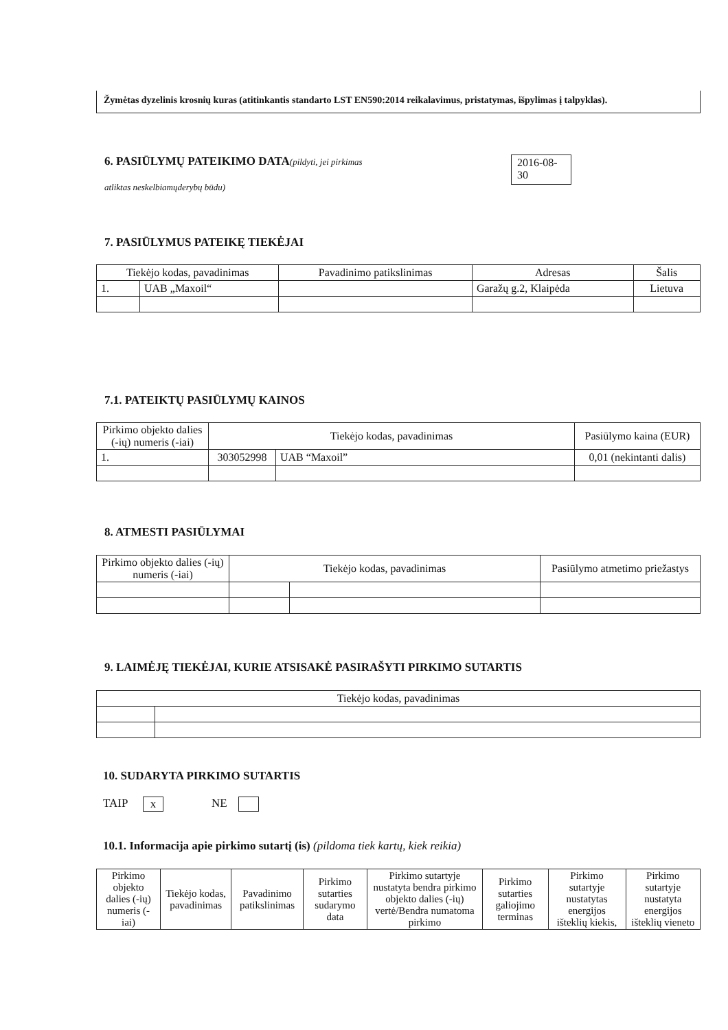Žymėtas dyzelinis krosnių kuras (atitinkantis standarto LST EN590:2014 reikalavimus, pristatymas, išpylimas į talpyklas).
6. PASIŪLYMŲ PATEIKIMO DATA
(pildyti, jei pirkimas
atliktas neskelbiamųderybų būdu)
2016-08-
30
7. PASIŪLYMUS PATEIKĘ TIEKĖJAI
| Tiekėjo kodas, pavadinimas | | Pavadinimo patikslinimas | Adresas | Šalis |
| --- | --- | --- | --- | --- |
| 1. | UAB „Maxoil“ | | Garažų g.2, Klaipėda | Lietuva |
7.1. PATEIKTŲ PASIŪLYMŲ KAINOS
| Pirkimo objekto dalies (-ių) numeris (-iai) | Tiekėjo kodas, pavadinimas | | Pasiūlymo kaina (EUR) |
| --- | --- | --- | --- |
| 1. | 303052998 | UAB “Maxoil” | 0,01 (nekintanti dalis) |
8. ATMESTI PASIŪLYMAI
| Pirkimo objekto dalies (-ių) numeris (-iai) | Tiekėjo kodas, pavadinimas | | Pasiūlymo atmetimo priežastys |
| --- | --- | --- | --- |
9. LAIMĖJĘ TIEKĖJAI, KURIE ATSISAKĖ PASIRAŠYTI PIRKIMO SUTARTIS
| Tiekėjo kodas, pavadinimas | |
| --- | --- |
10. SUDARYTA PIRKIMO SUTARTIS
TAIP x NE
10.1. Informacija apie pirkimo sutartį (is) (pildoma tiek kartų, kiek reikia)
| Pirkimo objekto dalies (-ių) numeris (-iai) | Tiekėjo kodas, pavadinimas | Pavadinimo patikslinimas | Pirkimo sutarties sudarymo data | Pirkimo sutartyje nustatyta bendra pirkimo objekto dalies (-ių) vertė/Bendra numatoma pirkimo | Pirkimo sutarties galiojimo terminas | Pirkimo sutartyje nustatytas energijos išteklių kiekis, | Pirkimo sutartyje nustatyta energijos išteklių vieneto |
| --- | --- | --- | --- | --- | --- | --- | --- |